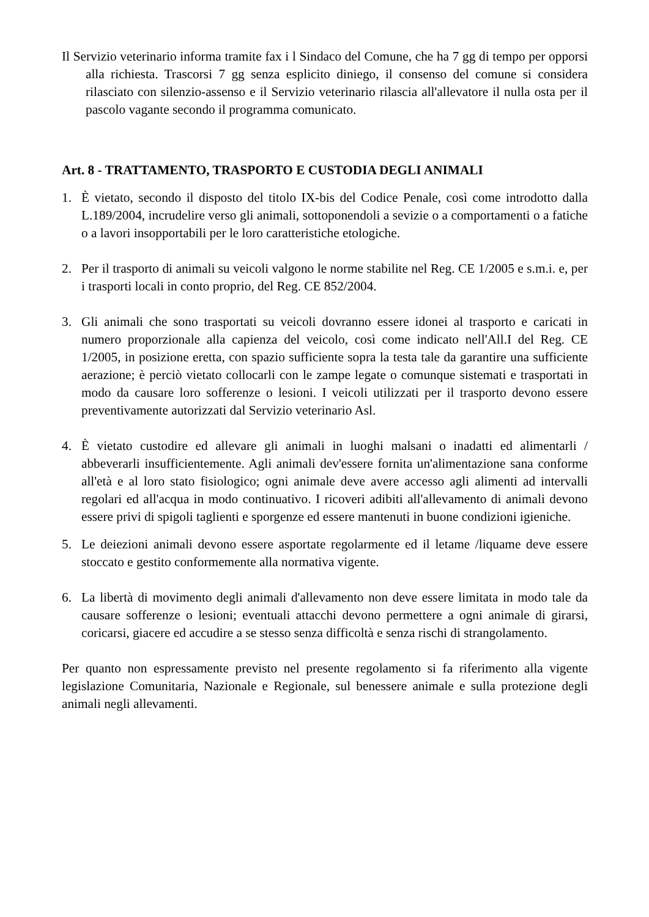Il Servizio veterinario informa tramite fax i l Sindaco del Comune, che ha 7 gg di tempo per opporsi alla richiesta. Trascorsi 7 gg senza esplicito diniego, il consenso del comune si considera rilasciato con silenzio-assenso e il Servizio veterinario rilascia all'allevatore il nulla osta per il pascolo vagante secondo il programma comunicato.
Art. 8 - TRATTAMENTO, TRASPORTO E CUSTODIA DEGLI ANIMALI
1. È vietato, secondo il disposto del titolo IX-bis del Codice Penale, così come introdotto dalla L.189/2004, incrudelire verso gli animali, sottoponendoli a sevizie o a comportamenti o a fatiche o a lavori insopportabili per le loro caratteristiche etologiche.
2. Per il trasporto di animali su veicoli valgono le norme stabilite nel Reg. CE 1/2005 e s.m.i. e, per i trasporti locali in conto proprio, del Reg. CE 852/2004.
3. Gli animali che sono trasportati su veicoli dovranno essere idonei al trasporto e caricati in numero proporzionale alla capienza del veicolo, così come indicato nell'All.I del Reg. CE 1/2005, in posizione eretta, con spazio sufficiente sopra la testa tale da garantire una sufficiente aerazione; è perciò vietato collocarli con le zampe legate o comunque sistemati e trasportati in modo da causare loro sofferenze o lesioni. I veicoli utilizzati per il trasporto devono essere preventivamente autorizzati dal Servizio veterinario Asl.
4. È vietato custodire ed allevare gli animali in luoghi malsani o inadatti ed alimentarli / abbeverarli insufficientemente. Agli animali dev'essere fornita un'alimentazione sana conforme all'età e al loro stato fisiologico; ogni animale deve avere accesso agli alimenti ad intervalli regolari ed all'acqua in modo continuativo. I ricoveri adibiti all'allevamento di animali devono essere privi di spigoli taglienti e sporgenze ed essere mantenuti in buone condizioni igieniche.
5. Le deiezioni animali devono essere asportate regolarmente ed il letame /liquame deve essere stoccato e gestito conformemente alla normativa vigente.
6. La libertà di movimento degli animali d'allevamento non deve essere limitata in modo tale da causare sofferenze o lesioni; eventuali attacchi devono permettere a ogni animale di girarsi, coricarsi, giacere ed accudire a se stesso senza difficoltà e senza rischi di strangolamento.
Per quanto non espressamente previsto nel presente regolamento si fa riferimento alla vigente legislazione Comunitaria, Nazionale e Regionale, sul benessere animale e sulla protezione degli animali negli allevamenti.